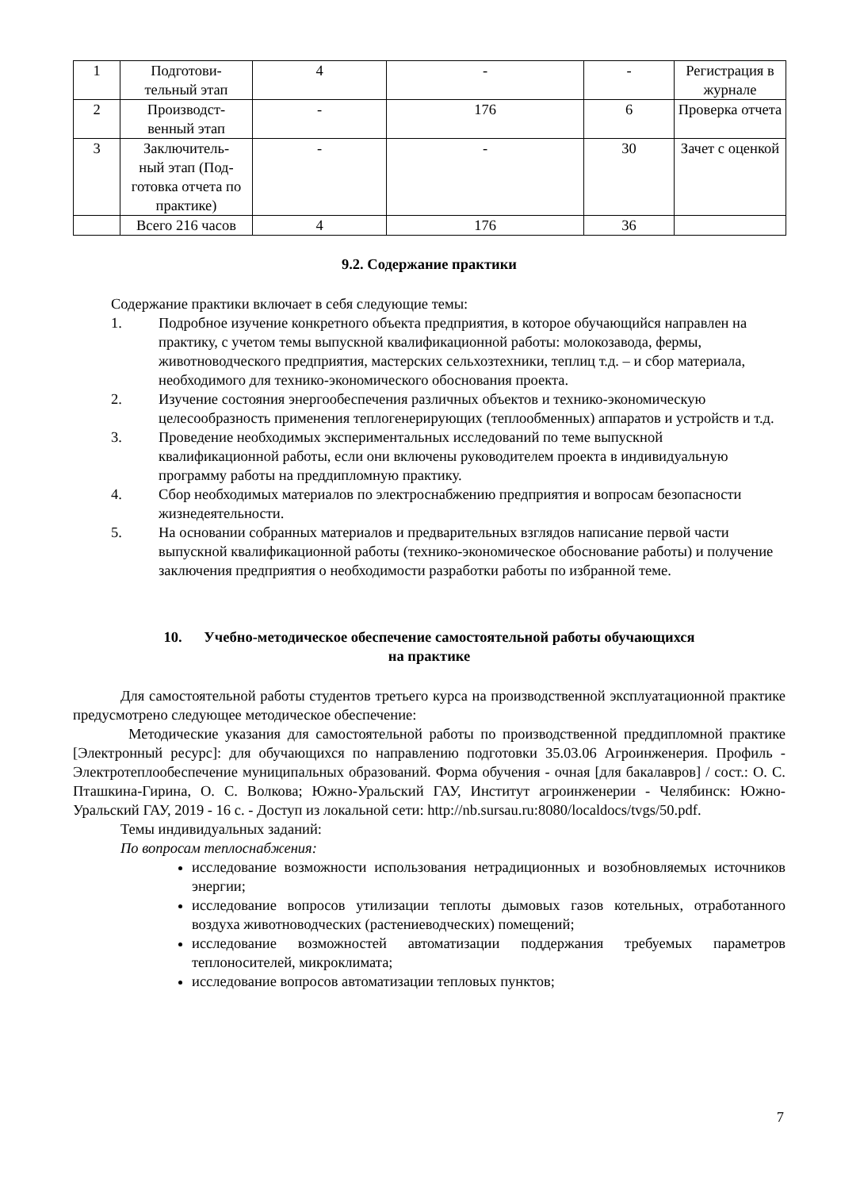| 1 | Подготови- тельный этап | 4 | - | - | Регистрация в журнале |
| 2 | Производст- венный этап | - | 176 | 6 | Проверка отчета |
| 3 | Заключитель- ный этап (Под- готовка отчета по практике) | - | - | 30 | Зачет с оценкой |
| | Всего 216 часов | 4 | 176 | 36 | |
9.2. Содержание практики
Содержание практики включает в себя следующие темы:
1. Подробное изучение конкретного объекта предприятия, в которое обучающийся направлен на практику, с учетом темы выпускной квалификационной работы: молокозавода, фермы, животноводческого предприятия, мастерских сельхозтехники, теплиц т.д. – и сбор материала, необходимого для технико-экономического обоснования проекта.
2. Изучение состояния энергообеспечения различных объектов и технико-экономическую целесообразность применения теплогенерирующих (теплообменных) аппаратов и устройств и т.д.
3. Проведение необходимых экспериментальных исследований по теме выпускной квалификационной работы, если они включены руководителем проекта в индивидуальную программу работы на преддипломную практику.
4. Сбор необходимых материалов по электроснабжению предприятия и вопросам безопасности жизнедеятельности.
5. На основании собранных материалов и предварительных взглядов написание первой части выпускной квалификационной работы (технико-экономическое обоснование работы) и получение заключения предприятия о необходимости разработки работы по избранной теме.
10. Учебно-методическое обеспечение самостоятельной работы обучающихся
на практике
Для самостоятельной работы студентов третьего курса на производственной эксплуатационной практике предусмотрено следующее методическое обеспечение:
Методические указания для самостоятельной работы по производственной преддипломной практике [Электронный ресурс]: для обучающихся по направлению подготовки 35.03.06 Агроинженерия. Профиль - Электротеплообеспечение муниципальных образований. Форма обучения - очная [для бакалавров] / сост.: О. С. Пташкина-Гирина, О. С. Волкова; Южно-Уральский ГАУ, Институт агроинженерии - Челябинск: Южно-Уральский ГАУ, 2019 - 16 с. - Доступ из локальной сети: http://nb.sursau.ru:8080/localdocs/tvgs/50.pdf.
Темы индивидуальных заданий:
По вопросам теплоснабжения:
исследование возможности использования нетрадиционных и возобновляемых источников энергии;
исследование вопросов утилизации теплоты дымовых газов котельных, отработанного воздуха животноводческих (растениеводческих) помещений;
исследование возможностей автоматизации поддержания требуемых параметров теплоносителей, микроклимата;
исследование вопросов автоматизации тепловых пунктов;
7